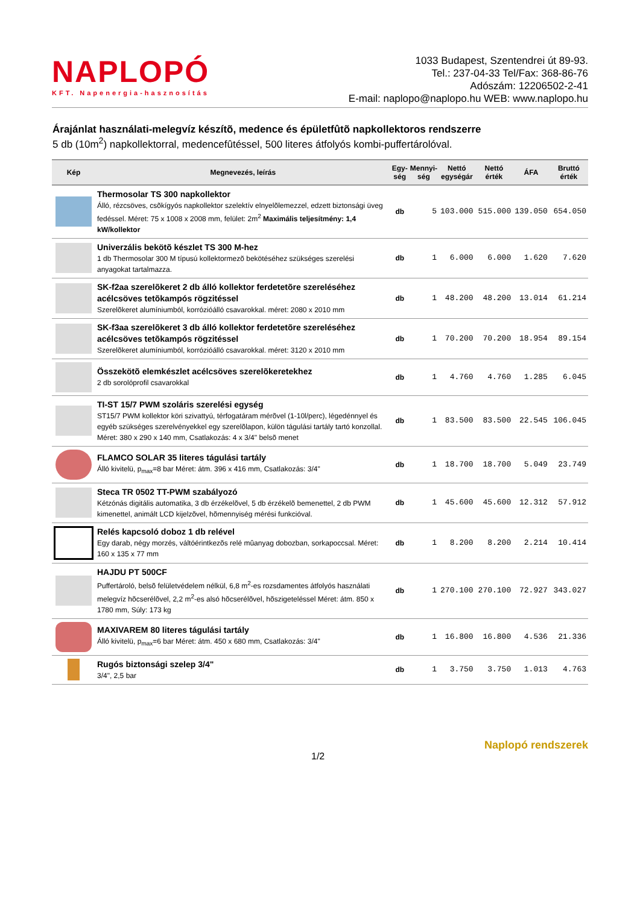NAPLOPÓ
KFT. Napenergia-hasznosítás
1033 Budapest, Szentendrei út 89-93.
Tel.: 237-04-33 Tel/Fax: 368-86-76
Adószám: 12206502-2-41
E-mail: naplopo@naplopo.hu WEB: www.naplopo.hu
Árajánlat használati-melegvíz készítõ, medence és épületfûtõ napkollektoros rendszerre
5 db (10m<sup>2</sup>) napkollektorral, medencefûtéssel, 500 literes átfolyós kombi-puffertárolóval.
| Kép | Megnevezés, leírás | Egy- ség | Mennyi- ség | Nettó egységár | Nettó érték | ÁFA | Bruttó érték |
| --- | --- | --- | --- | --- | --- | --- | --- |
| | Thermosolar TS 300 napkollektor Álló, rézcsöves, csõkígyós napkollektor szelektív elnyelõlemezzel, edzett biztonsági üveg fedéssel. Méret: 75 x 1008 x 2008 mm, felület: 2m<sup>2</sup> Maximális teljesítmény: 1,4 kW/kollektor | db | 5 | 103.000 | 515.000 | 139.050 | 654.050 |
| | Univerzális bekötõ készlet TS 300 M-hez 1 db Thermosolar 300 M típusú kollektormezõ bekötéséhez szükséges szerelési anyagokat tartalmazza. | db | 1 | 6.000 | 6.000 | 1.620 | 7.620 |
| | SK-f2aa szerelõkeret 2 db álló kollektor ferdetetõre szereléséhez acélcsöves tetõkampós rögzitéssel Szerelõkeret alumíniumból, korrózióálló csavarokkal. méret: 2080 x 2010 mm | db | 1 | 48.200 | 48.200 | 13.014 | 61.214 |
| | SK-f3aa szerelõkeret 3 db álló kollektor ferdetetõre szereléséhez acélcsöves tetõkampós rögzitéssel Szerelõkeret alumíniumból, korrózióálló csavarokkal. méret: 3120 x 2010 mm | db | 1 | 70.200 | 70.200 | 18.954 | 89.154 |
| | Összekötõ elemkészlet acélcsöves szerelõkeretekhez 2 db sorolóprofil csavarokkal | db | 1 | 4.760 | 4.760 | 1.285 | 6.045 |
| | TI-ST 15/7 PWM szoláris szerelési egység ST15/7 PWM kollektor köri szivattyú, térfogatáram mérõvel (1-10l/perc), légedénnyel és egyéb szükséges szerelvényekkel egy szerelõlapon, külön tágulási tartály tartó konzollal. Méret: 380 x 290 x 140 mm, Csatlakozás: 4 x 3/4" belsõ menet | db | 1 | 83.500 | 83.500 | 22.545 | 106.045 |
| | FLAMCO SOLAR 35 literes tágulási tartály Álló kivitelü, p<sub>max</sub>=8 bar Méret: átm. 396 x 416 mm, Csatlakozás: 3/4" | db | 1 | 18.700 | 18.700 | 5.049 | 23.749 |
| | Steca TR 0502 TT-PWM szabályozó Kétzónás digitális automatika, 3 db érzékelõvel, 5 db érzékelõ bemenettel, 2 db PWM kimenettel, animált LCD kijelzõvel, hõmennyiség mérési funkcióval. | db | 1 | 45.600 | 45.600 | 12.312 | 57.912 |
| | Relés kapcsoló doboz 1 db relével Egy darab, négy morzés, váltóérintkezõs relé mûanyag dobozban, sorkapoccsal. Méret: 160 x 135 x 77 mm | db | 1 | 8.200 | 8.200 | 2.214 | 10.414 |
| | HAJDU PT 500CF Puffertároló, belsõ felületvédelem nélkül, 6,8 m<sup>2</sup>-es rozsdamentes átfolyós használati melegvíz hõcserélõvel, 2,2 m<sup>2</sup>-es alsó hõcserélõvel, hõszigeteléssel Méret: átm. 850 x 1780 mm, Súly: 173 kg | db | 1 | 270.100 | 270.100 | 72.927 | 343.027 |
| | MAXIVAREM 80 literes tágulási tartály Álló kivitelü, p<sub>max</sub>=6 bar Méret: átm. 450 x 680 mm, Csatlakozás: 3/4" | db | 1 | 16.800 | 16.800 | 4.536 | 21.336 |
| | Rugós biztonsági szelep 3/4" 3/4", 2,5 bar | db | 1 | 3.750 | 3.750 | 1.013 | 4.763 |
1/2 Naplopó rendszerek